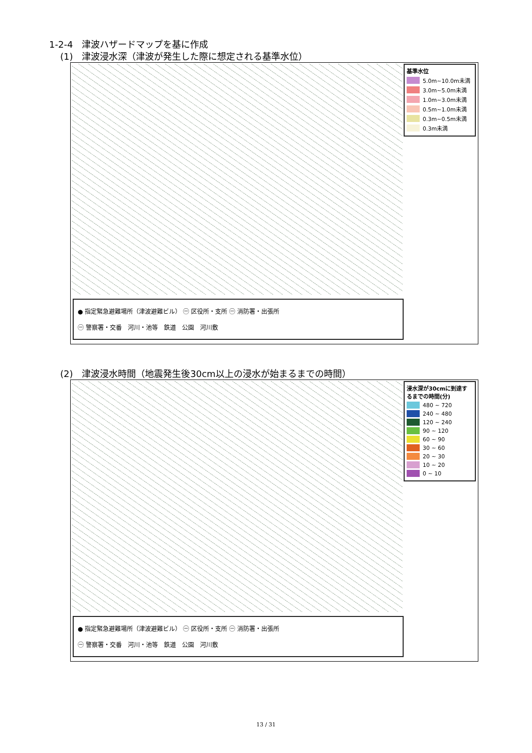1-2-4　津波ハザードマップを基に作成
(1)　津波浸水深（津波が発生した際に想定される基準水位）
基準水位
5.0m~10.0m未満
3.0m~5.0m未満
1.0m~3.0m未満
0.5m~1.0m未満
0.3m~0.5m未満
0.3m未満
● 指定緊急避難場所（津波避難ビル） ㊀ 区役所・支所 ㊀ 消防署・出張所
㊀ 警察署・交番　河川・池等　鉄道　公園　河川敷
(2)　津波浸水時間（地震発生後30cm以上の浸水が始まるまでの時間）
浸水深が30cmに到達するまでの時間(分)
480 ~ 720
240 ~ 480
120 ~ 240
90 ~ 120
60 ~ 90
30 ~ 60
20 ~ 30
10 ~ 20
0 ~ 10
● 指定緊急避難場所（津波避難ビル） ㊀ 区役所・支所 ㊀ 消防署・出張所
㊀ 警察署・交番　河川・池等　鉄道　公園　河川敷
13 / 31